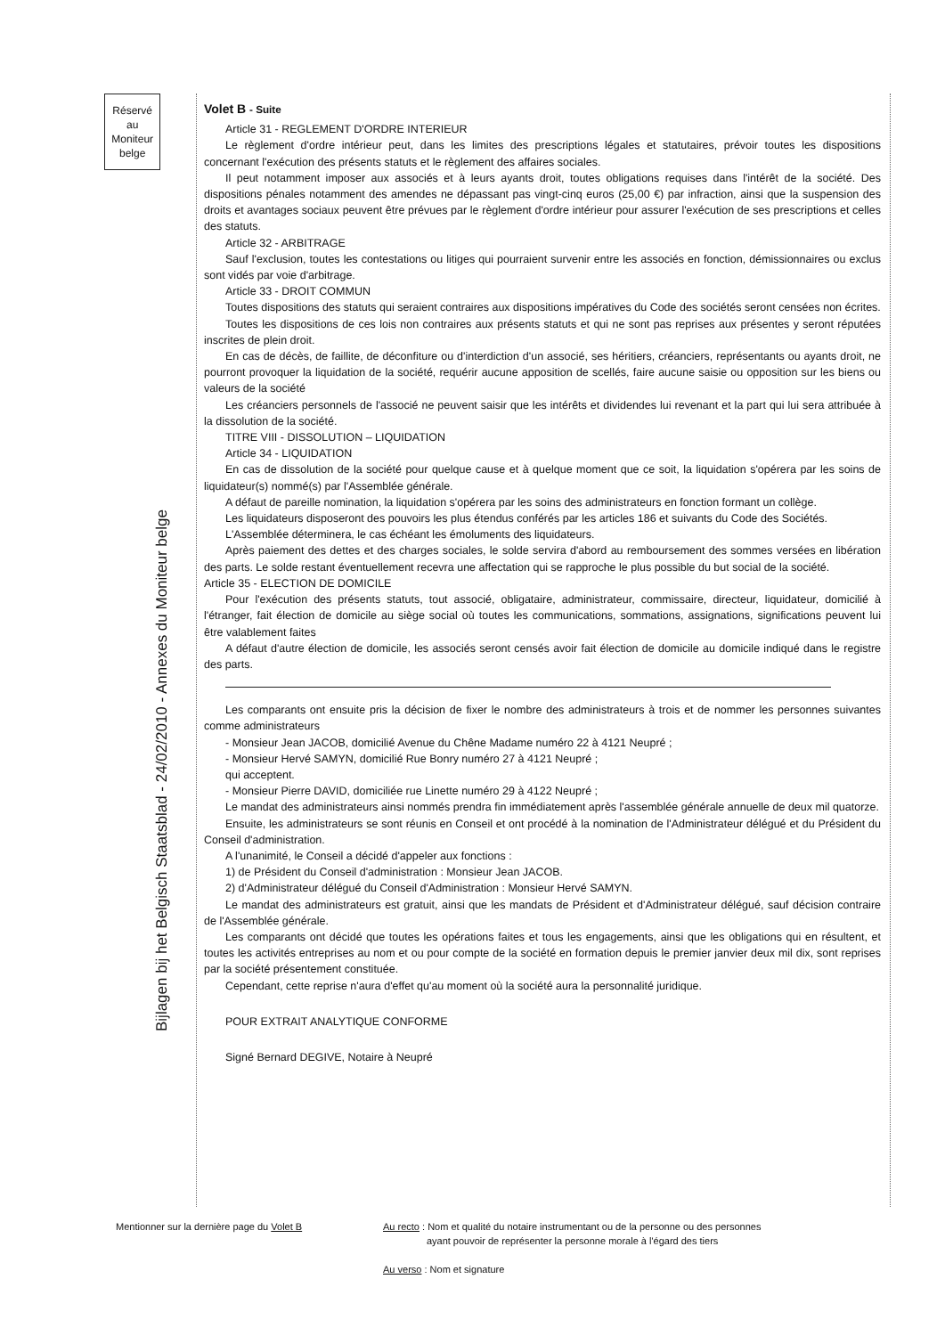Réservé
au
Moniteur
belge
Bijlagen bij het Belgisch Staatsblad - 24/02/2010 - Annexes du Moniteur belge
Volet B - Suite
Article 31 - REGLEMENT D'ORDRE INTERIEUR
Le règlement d'ordre intérieur peut, dans les limites des prescriptions légales et statutaires, prévoir toutes les dispositions concernant l'exécution des présents statuts et le règlement des affaires sociales.
Il peut notamment imposer aux associés et à leurs ayants droit, toutes obligations requises dans l'intérêt de la société. Des dispositions pénales notamment des amendes ne dépassant pas vingt-cinq euros (25,00 €) par infraction, ainsi que la suspension des droits et avantages sociaux peuvent être prévues par le règlement d'ordre intérieur pour assurer l'exécution de ses prescriptions et celles des statuts.
Article 32 - ARBITRAGE
Sauf l'exclusion, toutes les contestations ou litiges qui pourraient survenir entre les associés en fonction, démissionnaires ou exclus sont vidés par voie d'arbitrage.
Article 33 - DROIT COMMUN
Toutes dispositions des statuts qui seraient contraires aux dispositions impératives du Code des sociétés seront censées non écrites.
Toutes les dispositions de ces lois non contraires aux présents statuts et qui ne sont pas reprises aux présentes y seront réputées inscrites de plein droit.
En cas de décès, de faillite, de déconfiture ou d'interdiction d'un associé, ses héritiers, créanciers, représentants ou ayants droit, ne pourront provoquer la liquidation de la société, requérir aucune apposition de scellés, faire aucune saisie ou opposition sur les biens ou valeurs de la société
Les créanciers personnels de l'associé ne peuvent saisir que les intérêts et dividendes lui revenant et la part qui lui sera attribuée à la dissolution de la société.
TITRE VIII - DISSOLUTION – LIQUIDATION
Article 34 - LIQUIDATION
En cas de dissolution de la société pour quelque cause et à quelque moment que ce soit, la liquidation s'opérera par les soins de liquidateur(s) nommé(s) par l'Assemblée générale.
A défaut de pareille nomination, la liquidation s'opérera par les soins des administrateurs en fonction formant un collège.
Les liquidateurs disposeront des pouvoirs les plus étendus conférés par les articles 186 et suivants du Code des Sociétés.
L'Assemblée déterminera, le cas échéant les émoluments des liquidateurs.
Après paiement des dettes et des charges sociales, le solde servira d'abord au remboursement des sommes versées en libération des parts. Le solde restant éventuellement recevra une affectation qui se rapproche le plus possible du but social de la société.
Article 35 - ELECTION DE DOMICILE
Pour l'exécution des présents statuts, tout associé, obligataire, administrateur, commissaire, directeur, liquidateur, domicilié à l'étranger, fait élection de domicile au siège social où toutes les communications, sommations, assignations, significations peuvent lui être valablement faites
A défaut d'autre élection de domicile, les associés seront censés avoir fait élection de domicile au domicile indiqué dans le registre des parts.
Les comparants ont ensuite pris la décision de fixer le nombre des administrateurs à trois et de nommer les personnes suivantes comme administrateurs
- Monsieur Jean JACOB, domicilié Avenue du Chêne Madame numéro 22 à 4121 Neupré ;
- Monsieur Hervé SAMYN, domicilié Rue Bonry numéro 27 à 4121 Neupré ;
qui acceptent.
- Monsieur Pierre DAVID, domiciliée rue Linette numéro 29 à 4122 Neupré ;
Le mandat des administrateurs ainsi nommés prendra fin immédiatement après l'assemblée générale annuelle de deux mil quatorze.
Ensuite, les administrateurs se sont réunis en Conseil et ont procédé à la nomination de l'Administrateur délégué et du Président du Conseil d'administration.
A l'unanimité, le Conseil a décidé d'appeler aux fonctions :
1) de Président du Conseil d'administration : Monsieur Jean JACOB.
2) d'Administrateur délégué du Conseil d'Administration : Monsieur Hervé SAMYN.
Le mandat des administrateurs est gratuit, ainsi que les mandats de Président et d'Administrateur délégué, sauf décision contraire de l'Assemblée générale.
Les comparants ont décidé que toutes les opérations faites et tous les engagements, ainsi que les obligations qui en résultent, et toutes les activités entreprises au nom et ou pour compte de la société en formation depuis le premier janvier deux mil dix, sont reprises par la société présentement constituée.
Cependant, cette reprise n'aura d'effet qu'au moment où la société aura la personnalité juridique.
POUR EXTRAIT ANALYTIQUE CONFORME
Signé Bernard DEGIVE, Notaire à Neupré
Mentionner sur la dernière page du Volet B Au recto : Nom et qualité du notaire instrumentant ou de la personne ou des personnes
ayant pouvoir de représenter la personne morale à l'égard des tiers
Au verso : Nom et signature